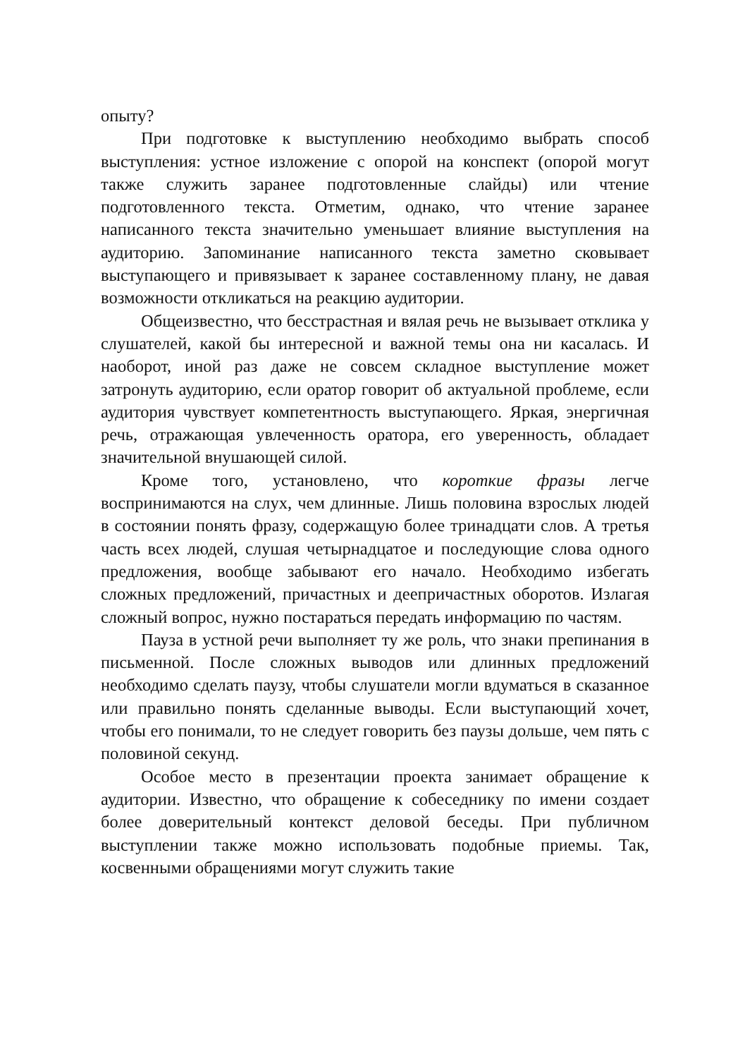опыту?
При подготовке к выступлению необходимо выбрать способ выступления: устное изложение с опорой на конспект (опорой могут также служить заранее подготовленные слайды) или чтение подготовленного текста. Отметим, однако, что чтение заранее написанного текста значительно уменьшает влияние выступления на аудиторию. Запоминание написанного текста заметно сковывает выступающего и привязывает к заранее составленному плану, не давая возможности откликаться на реакцию аудитории.
Общеизвестно, что бесстрастная и вялая речь не вызывает отклика у слушателей, какой бы интересной и важной темы она ни касалась. И наоборот, иной раз даже не совсем складное выступление может затронуть аудиторию, если оратор говорит об актуальной проблеме, если аудитория чувствует компетентность выступающего. Яркая, энергичная речь, отражающая увлеченность оратора, его уверенность, обладает значительной внушающей силой.
Кроме того, установлено, что короткие фразы легче воспринимаются на слух, чем длинные. Лишь половина взрослых людей в состоянии понять фразу, содержащую более тринадцати слов. А третья часть всех людей, слушая четырнадцатое и последующие слова одного предложения, вообще забывают его начало. Необходимо избегать сложных предложений, причастных и деепричастных оборотов. Излагая сложный вопрос, нужно постараться передать информацию по частям.
Пауза в устной речи выполняет ту же роль, что знаки препинания в письменной. После сложных выводов или длинных предложений необходимо сделать паузу, чтобы слушатели могли вдуматься в сказанное или правильно понять сделанные выводы. Если выступающий хочет, чтобы его понимали, то не следует говорить без паузы дольше, чем пять с половиной секунд.
Особое место в презентации проекта занимает обращение к аудитории. Известно, что обращение к собеседнику по имени создает более доверительный контекст деловой беседы. При публичном выступлении также можно использовать подобные приемы. Так, косвенными обращениями могут служить такие